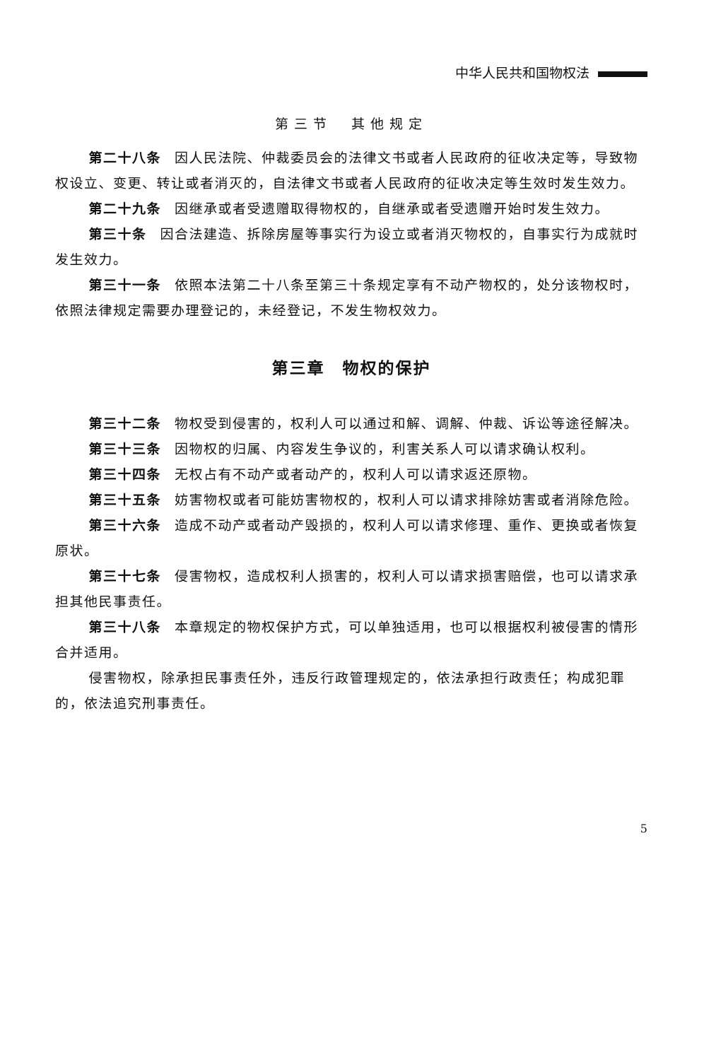中华人民共和国物权法
第三节　其他规定
第二十八条 因人民法院、仲裁委员会的法律文书或者人民政府的征收决定等，导致物权设立、变更、转让或者消灭的，自法律文书或者人民政府的征收决定等生效时发生效力。
第二十九条 因继承或者受遗赠取得物权的，自继承或者受遗赠开始时发生效力。
第三十条 因合法建造、拆除房屋等事实行为设立或者消灭物权的，自事实行为成就时发生效力。
第三十一条 依照本法第二十八条至第三十条规定享有不动产物权的，处分该物权时，依照法律规定需要办理登记的，未经登记，不发生物权效力。
第三章　物权的保护
第三十二条 物权受到侵害的，权利人可以通过和解、调解、仲裁、诉讼等途径解决。
第三十三条 因物权的归属、内容发生争议的，利害关系人可以请求确认权利。
第三十四条 无权占有不动产或者动产的，权利人可以请求返还原物。
第三十五条 妨害物权或者可能妨害物权的，权利人可以请求排除妨害或者消除危险。
第三十六条 造成不动产或者动产毁损的，权利人可以请求修理、重作、更换或者恢复原状。
第三十七条 侵害物权，造成权利人损害的，权利人可以请求损害赔偿，也可以请求承担其他民事责任。
第三十八条 本章规定的物权保护方式，可以单独适用，也可以根据权利被侵害的情形合并适用。
侵害物权，除承担民事责任外，违反行政管理规定的，依法承担行政责任；构成犯罪的，依法追究刑事责任。
5